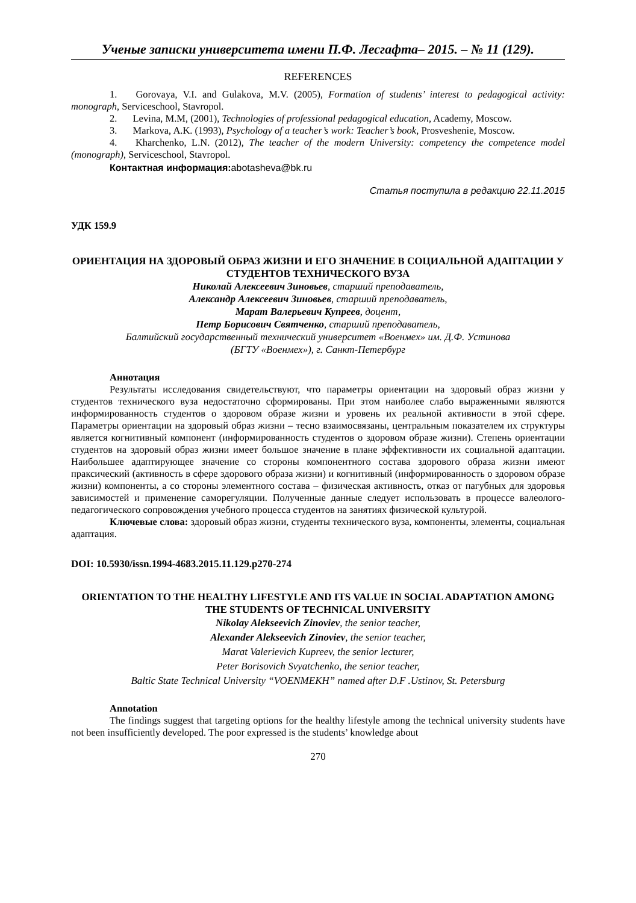Ученые записки университета имени П.Ф. Лесгафта– 2015. – № 11 (129).
REFERENCES
1. Gorovaya, V.I. and Gulakova, M.V. (2005), Formation of students’ interest to pedagogical activity: monograph, Serviceschool, Stavropol.
2. Levina, M.M, (2001), Technologies of professional pedagogical education, Academy, Moscow.
3. Markova, A.K. (1993), Psychology of a teacher’s work: Teacher’s book, Prosveshenie, Moscow.
4. Kharchenko, L.N. (2012), The teacher of the modern University: competency the competence model (monograph), Serviceschool, Stavropol.
Контактная информация: abotasheva@bk.ru
Статья поступила в редакцию 22.11.2015
УДК 159.9
ОРИЕНТАЦИЯ НА ЗДОРОВЫЙ ОБРАЗ ЖИЗНИ И ЕГО ЗНАЧЕНИЕ В СОЦИАЛЬНОЙ АДАПТАЦИИ У СТУДЕНТОВ ТЕХНИЧЕСКОГО ВУЗА
Николай Алексеевич Зиновьев, старший преподаватель,
Александр Алексеевич Зиновьев, старший преподаватель,
Марат Валерьевич Купреев, доцент,
Петр Борисович Святченко, старший преподаватель,
Балтийский государственный технический университет «Военмех» им. Д.Ф. Устинова
(БГТУ «Военмех»), г. Санкт-Петербург
Аннотация
Результаты исследования свидетельствуют, что параметры ориентации на здоровый образ жизни у студентов технического вуза недостаточно сформированы. При этом наиболее слабо выраженными являются информированность студентов о здоровом образе жизни и уровень их реальной активности в этой сфере. Параметры ориентации на здоровый образ жизни – тесно взаимосвязаны, центральным показателем их структуры является когнитивный компонент (информированность студентов о здоровом образе жизни). Степень ориентации студентов на здоровый образ жизни имеет большое значение в плане эффективности их социальной адаптации. Наибольшее адаптирующее значение со стороны компонентного состава здорового образа жизни имеют праксический (активность в сфере здорового образа жизни) и когнитивный (информированность о здоровом образе жизни) компоненты, а со стороны элементного состава – физическая активность, отказ от пагубных для здоровья зависимостей и применение саморегуляции. Полученные данные следует использовать в процессе валеолого-педагогического сопровождения учебного процесса студентов на занятиях физической культурой.
Ключевые слова: здоровый образ жизни, студенты технического вуза, компоненты, элементы, социальная адаптация.
DOI: 10.5930/issn.1994-4683.2015.11.129.p270-274
ORIENTATION TO THE HEALTHY LIFESTYLE AND ITS VALUE IN SOCIAL ADAPTATION AMONG THE STUDENTS OF TECHNICAL UNIVERSITY
Nikolay Alekseevich Zinoviev, the senior teacher,
Alexander Alekseevich Zinoviev, the senior teacher,
Marat Valerievich Kupreev, the senior lecturer,
Peter Borisovich Svyatchenko, the senior teacher,
Baltic State Technical University “VOENMEKH” named after D.F .Ustinov, St. Petersburg
Annotation
The findings suggest that targeting options for the healthy lifestyle among the technical university students have not been insufficiently developed. The poor expressed is the students’ knowledge about
270